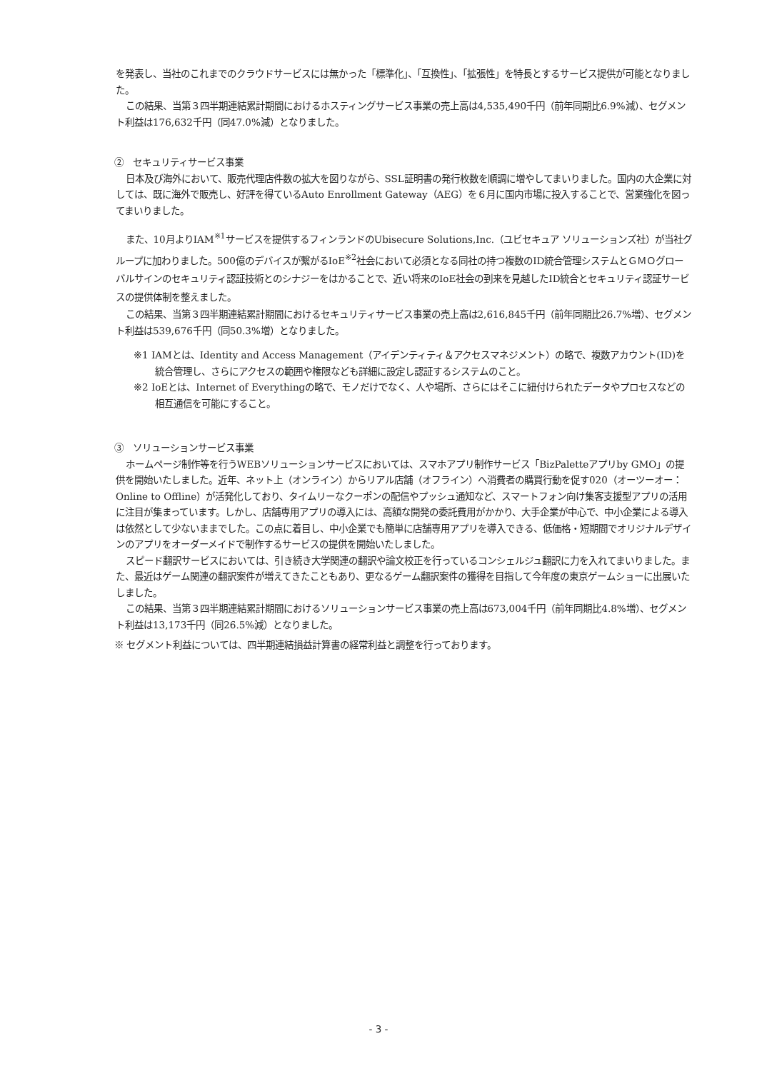を発表し、当社のこれまでのクラウドサービスには無かった「標準化」、「互換性」、「拡張性」を特長とするサービス提供が可能となりました。
この結果、当第３四半期連結累計期間におけるホスティングサービス事業の売上高は4,535,490千円（前年同期比6.9%減）、セグメント利益は176,632千円（同47.0%減）となりました。
②　セキュリティサービス事業
日本及び海外において、販売代理店件数の拡大を図りながら、SSL証明書の発行枚数を順調に増やしてまいりました。国内の大企業に対しては、既に海外で販売し、好評を得ているAuto Enrollment Gateway（AEG）を６月に国内市場に投入することで、営業強化を図ってまいりました。
また、10月よりIAM<sup>※1</sup>サービスを提供するフィンランドのUbisecure Solutions,Inc.（ユビセキュア ソリューションズ社）が当社グループに加わりました。500億のデバイスが繋がるIoE<sup>※2</sup>社会において必須となる同社の持つ複数のID統合管理システムとＧＭＯグローバルサインのセキュリティ認証技術とのシナジーをはかることで、近い将来のIoE社会の到来を見越したID統合とセキュリティ認証サービスの提供体制を整えました。
この結果、当第３四半期連結累計期間におけるセキュリティサービス事業の売上高は2,616,845千円（前年同期比26.7%増）、セグメント利益は539,676千円（同50.3%増）となりました。
※1 IAMとは、Identity and Access Management（アイデンティティ＆アクセスマネジメント）の略で、複数アカウント(ID)を統合管理し、さらにアクセスの範囲や権限なども詳細に設定し認証するシステムのこと。
※2 IoEとは、Internet of Everythingの略で、モノだけでなく、人や場所、さらにはそこに紐付けられたデータやプロセスなどの相互通信を可能にすること。
③　ソリューションサービス事業
ホームページ制作等を行うWEBソリューションサービスにおいては、スマホアプリ制作サービス「BizPaletteアプリby GMO」の提供を開始いたしました。近年、ネット上（オンライン）からリアル店舗（オフライン）へ消費者の購買行動を促す020（オーツーオー：Online to Offline）が活発化しており、タイムリーなクーポンの配信やプッシュ通知など、スマートフォン向け集客支援型アプリの活用に注目が集まっています。しかし、店舗専用アプリの導入には、高額な開発の委託費用がかかり、大手企業が中心で、中小企業による導入は依然として少ないままでした。この点に着目し、中小企業でも簡単に店舗専用アプリを導入できる、低価格・短期間でオリジナルデザインのアプリをオーダーメイドで制作するサービスの提供を開始いたしました。
スピード翻訳サービスにおいては、引き続き大学関連の翻訳や論文校正を行っているコンシェルジュ翻訳に力を入れてまいりました。また、最近はゲーム関連の翻訳案件が増えてきたこともあり、更なるゲーム翻訳案件の獲得を目指して今年度の東京ゲームショーに出展いたしました。
この結果、当第３四半期連結累計期間におけるソリューションサービス事業の売上高は673,004千円（前年同期比4.8%増）、セグメント利益は13,173千円（同26.5%減）となりました。
※ セグメント利益については、四半期連結損益計算書の経常利益と調整を行っております。
- 3 -